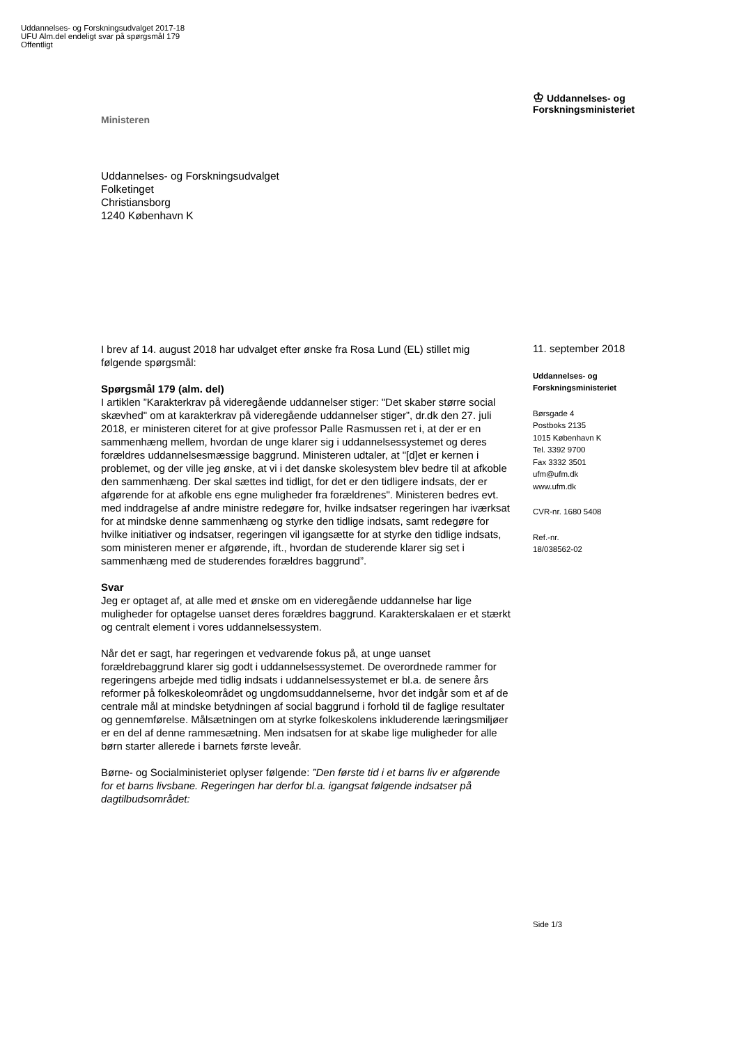Uddannelses- og Forskningsudvalget 2017-18
UFU Alm.del endeligt svar på spørgsmål 179
Offentligt
Ministeren
♔ Uddannelses- og
Forskningsministeriet
Uddannelses- og Forskningsudvalget
Folketinget
Christiansborg
1240 København K
I brev af 14. august 2018 har udvalget efter ønske fra Rosa Lund (EL) stillet mig følgende spørgsmål:
Spørgsmål 179 (alm. del)
I artiklen ”Karakterkrav på videregående uddannelser stiger: "Det skaber større social skævhed" om at karakterkrav på videregående uddannelser stiger”, dr.dk den 27. juli 2018, er ministeren citeret for at give professor Palle Rasmussen ret i, at der er en sammenhæng mellem, hvordan de unge klarer sig i uddannelsessystemet og deres forældres uddannelsesmæssige baggrund. Ministeren udtaler, at "[d]et er kernen i problemet, og der ville jeg ønske, at vi i det danske skolesystem blev bedre til at afkoble den sammenhæng. Der skal sættes ind tidligt, for det er den tidligere indsats, der er afgørende for at afkoble ens egne muligheder fra forældrenes". Ministeren bedres evt. med inddragelse af andre ministre redegøre for, hvilke indsatser regeringen har iværksat for at mindske denne sammenhæng og styrke den tidlige indsats, samt redegøre for hvilke initiativer og indsatser, regeringen vil igangsætte for at styrke den tidlige indsats, som ministeren mener er afgørende, ift., hvordan de studerende klarer sig set i sammenhæng med de studerendes forældres baggrund”.
Svar
Jeg er optaget af, at alle med et ønske om en videregående uddannelse har lige muligheder for optagelse uanset deres forældres baggrund. Karakterskalaen er et stærkt og centralt element i vores uddannelsessystem.
Når det er sagt, har regeringen et vedvarende fokus på, at unge uanset forældrebaggrund klarer sig godt i uddannelsessystemet. De overordnede rammer for regeringens arbejde med tidlig indsats i uddannelsessystemet er bl.a. de senere års reformer på folkeskoleområdet og ungdomsuddannelserne, hvor det indgår som et af de centrale mål at mindske betydningen af social baggrund i forhold til de faglige resultater og gennemførelse. Målsætningen om at styrke folkeskolens inkluderende læringsmiljøer er en del af denne rammesætning. Men indsatsen for at skabe lige muligheder for alle børn starter allerede i barnets første leveår.
Børne- og Socialministeriet oplyser følgende: ”Den første tid i et barns liv er afgørende for et barns livsbane. Regeringen har derfor bl.a. igangsat følgende indsatser på dagtilbudsområdet:
11. september 2018
Uddannelses- og
Forskningsministeriet
Børsgade 4
Postboks 2135
1015 København K
Tel. 3392 9700
Fax 3332 3501
ufm@ufm.dk
www.ufm.dk
CVR-nr. 1680 5408
Ref.-nr.
18/038562-02
Side 1/3